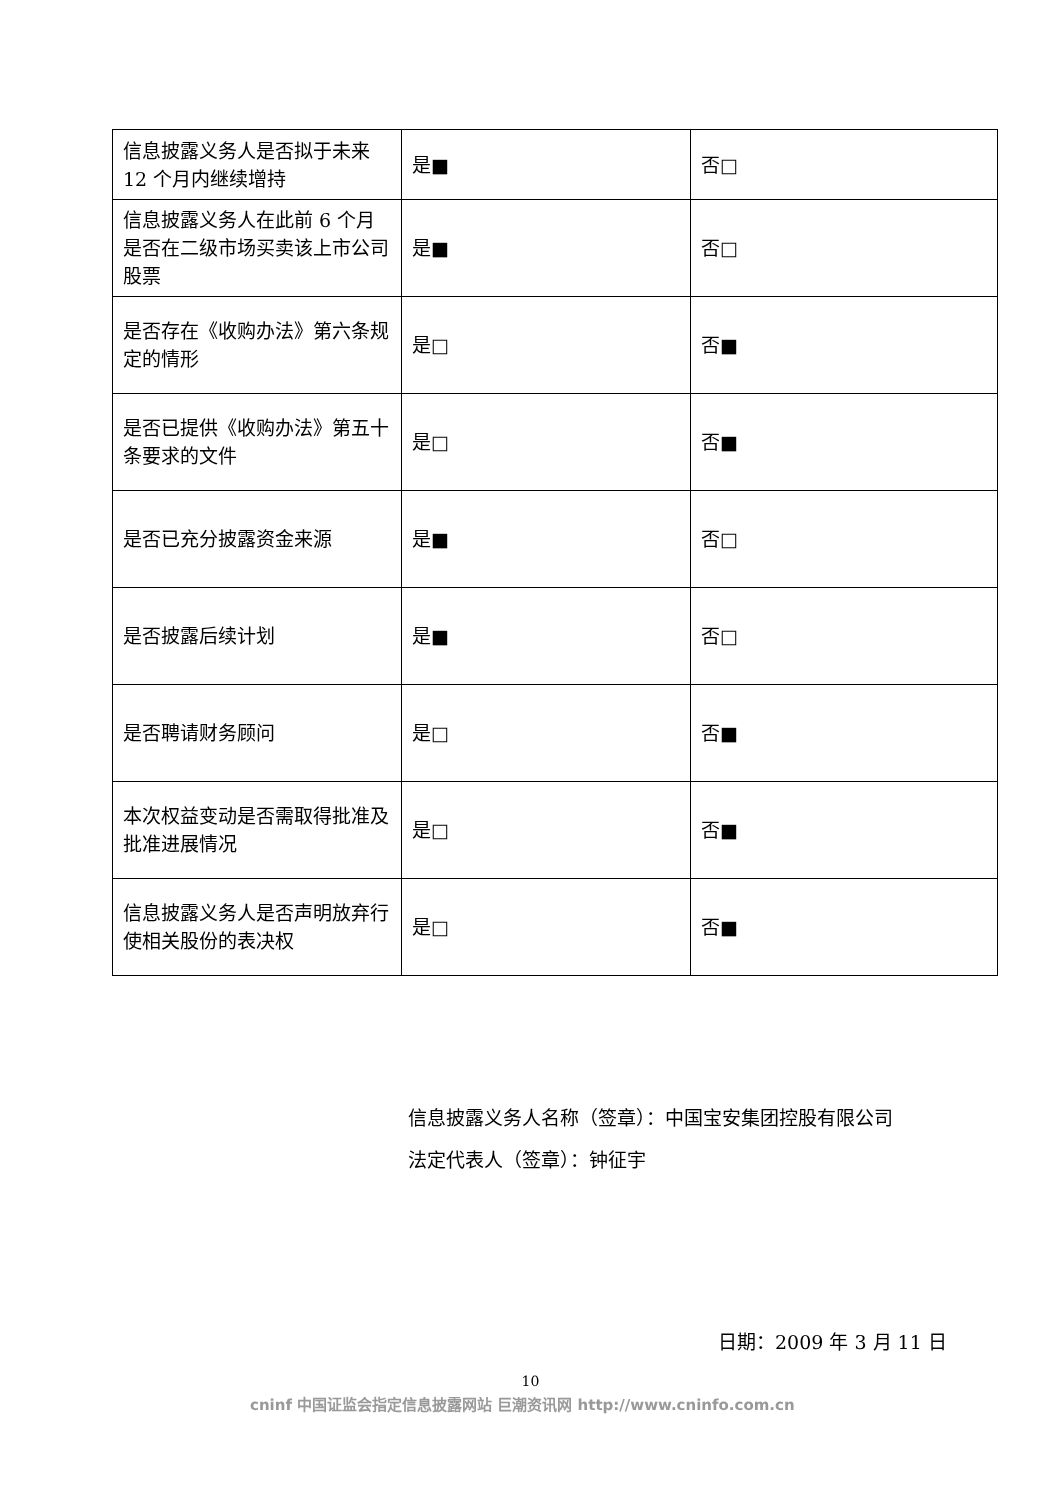| 信息披露义务人是否拟于未来 12 个月内继续增持 | 是■ | 否□ |
| 信息披露义务人在此前 6 个月是否在二级市场买卖该上市公司股票 | 是■ | 否□ |
| 是否存在《收购办法》第六条规定的情形 | 是□ | 否■ |
| 是否已提供《收购办法》第五十条要求的文件 | 是□ | 否■ |
| 是否已充分披露资金来源 | 是■ | 否□ |
| 是否披露后续计划 | 是■ | 否□ |
| 是否聘请财务顾问 | 是□ | 否■ |
| 本次权益变动是否需取得批准及批准进展情况 | 是□ | 否■ |
| 信息披露义务人是否声明放弃行使相关股份的表决权 | 是□ | 否■ |
信息披露义务人名称（签章）：中国宝安集团控股有限公司
法定代表人（签章）：钟征宇
日期：2009 年 3 月 11 日
10
cninf 中国证监会指定信息披露网站 巨潮资讯网 http://www.cninfo.com.cn